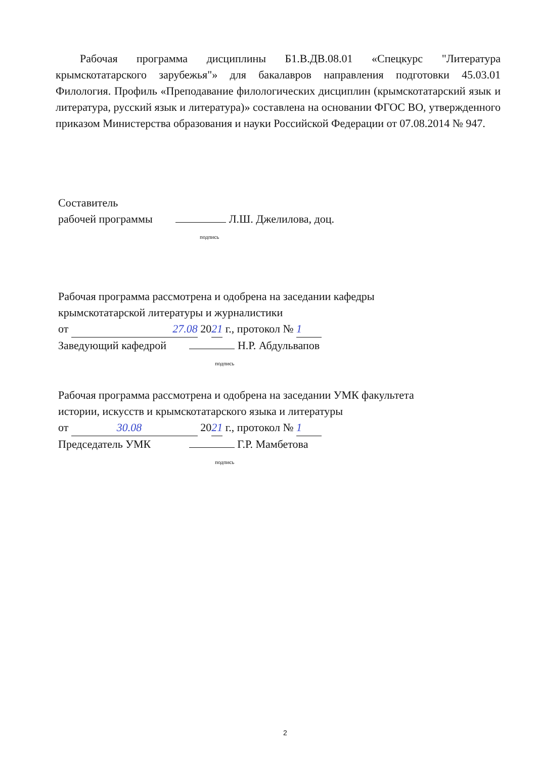Рабочая программа дисциплины Б1.В.ДВ.08.01 «Спецкурс "Литература крымскотатарского зарубежья"» для бакалавров направления подготовки 45.03.01 Филология. Профиль «Преподавание филологических дисциплин (крымскотатарский язык и литература, русский язык и литература)» составлена на основании ФГОС ВО, утвержденного приказом Министерства образования и науки Российской Федерации от 07.08.2014 № 947.
Составитель
рабочей программы Л.Ш. Джелилова, доц.
подпись
Рабочая программа рассмотрена и одобрена на заседании кафедры
крымскотатарской литературы и журналистики
от 27.08 2021 г., протокол № 1
Заведующий кафедрой Н.Р. Абдульвапов
подпись
Рабочая программа рассмотрена и одобрена на заседании УМК факультета
истории, искусств и крымскотатарского языка и литературы
от 30.08 2021 г., протокол № 1
Председатель УМК Г.Р. Мамбетова
подпись
2